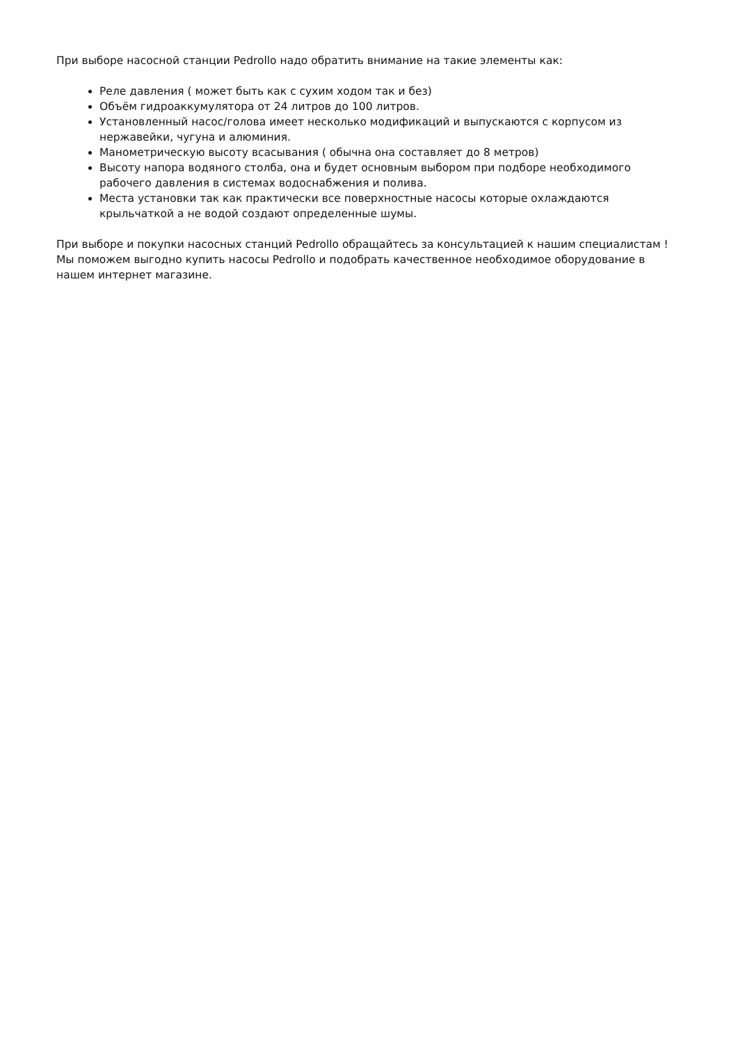При выборе насосной станции Pedrollo надо обратить внимание на такие элементы как:
Реле давления ( может быть как с сухим ходом так и без)
Объём гидроаккумулятора от 24 литров до 100 литров.
Установленный насос/голова имеет несколько модификаций и выпускаются с корпусом из нержавейки, чугуна и алюминия.
Манометрическую высоту всасывания ( обычна она составляет до 8 метров)
Высоту напора водяного столба, она и будет основным выбором при подборе необходимого рабочего давления в системах водоснабжения и полива.
Места установки так как практически все поверхностные насосы которые охлаждаются крыльчаткой а не водой создают определенные шумы.
При выборе и покупки насосных станций Pedrollo обращайтесь за консультацией к нашим специалистам ! Мы поможем выгодно купить насосы Pedrollo и подобрать качественное необходимое оборудование в нашем интернет магазине.